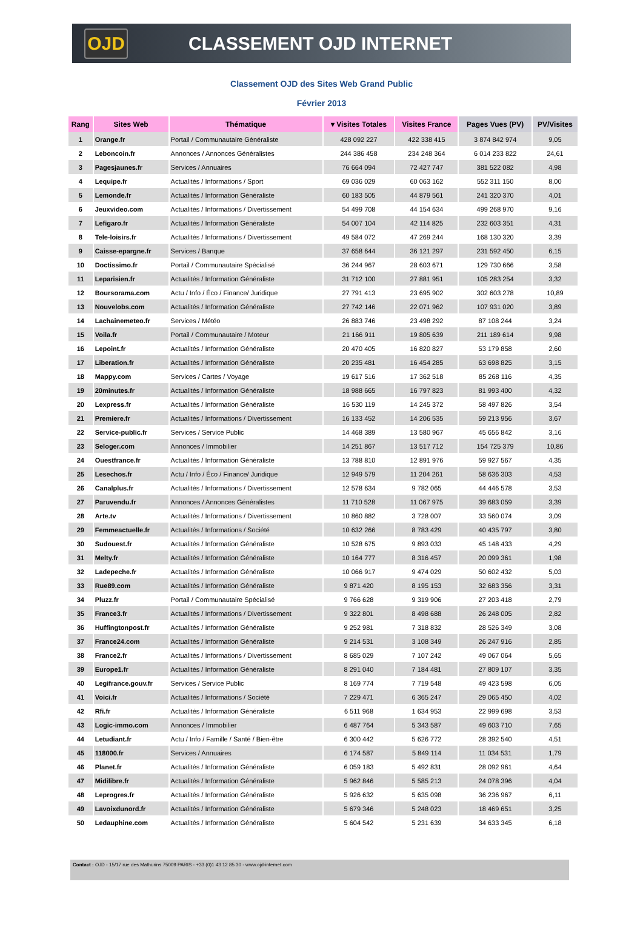OJD
CLASSEMENT OJD INTERNET
Classement OJD des Sites Web Grand Public
Février 2013
| Rang | Sites Web | Thématique | ▾ Visites Totales | Visites France | Pages Vues (PV) | PV/Visites |
| --- | --- | --- | --- | --- | --- | --- |
| 1 | Orange.fr | Portail / Communautaire Généraliste | 428 092 227 | 422 338 415 | 3 874 842 974 | 9,05 |
| 2 | Leboncoin.fr | Annonces / Annonces Généralistes | 244 386 458 | 234 248 364 | 6 014 233 822 | 24,61 |
| 3 | Pagesjaunes.fr | Services / Annuaires | 76 664 094 | 72 427 747 | 381 522 082 | 4,98 |
| 4 | Lequipe.fr | Actualités / Informations / Sport | 69 036 029 | 60 063 162 | 552 311 150 | 8,00 |
| 5 | Lemonde.fr | Actualités / Information Généraliste | 60 183 505 | 44 879 561 | 241 320 370 | 4,01 |
| 6 | Jeuxvideo.com | Actualités / Informations / Divertissement | 54 499 708 | 44 154 634 | 499 268 970 | 9,16 |
| 7 | Lefigaro.fr | Actualités / Information Généraliste | 54 007 104 | 42 114 825 | 232 603 351 | 4,31 |
| 8 | Tele-loisirs.fr | Actualités / Informations / Divertissement | 49 584 072 | 47 269 244 | 168 130 320 | 3,39 |
| 9 | Caisse-epargne.fr | Services / Banque | 37 658 644 | 36 121 297 | 231 592 450 | 6,15 |
| 10 | Doctissimo.fr | Portail / Communautaire Spécialisé | 36 244 967 | 28 603 671 | 129 730 666 | 3,58 |
| 11 | Leparisien.fr | Actualités / Information Généraliste | 31 712 100 | 27 881 951 | 105 283 254 | 3,32 |
| 12 | Boursorama.com | Actu / Info / Éco / Finance/ Juridique | 27 791 413 | 23 695 902 | 302 603 278 | 10,89 |
| 13 | Nouvelobs.com | Actualités / Information Généraliste | 27 742 146 | 22 071 962 | 107 931 020 | 3,89 |
| 14 | Lachainemeteo.fr | Services / Météo | 26 883 746 | 23 498 292 | 87 108 244 | 3,24 |
| 15 | Voila.fr | Portail / Communautaire / Moteur | 21 166 911 | 19 805 639 | 211 189 614 | 9,98 |
| 16 | Lepoint.fr | Actualités / Information Généraliste | 20 470 405 | 16 820 827 | 53 179 858 | 2,60 |
| 17 | Liberation.fr | Actualités / Information Généraliste | 20 235 481 | 16 454 285 | 63 698 825 | 3,15 |
| 18 | Mappy.com | Services / Cartes / Voyage | 19 617 516 | 17 362 518 | 85 268 116 | 4,35 |
| 19 | 20minutes.fr | Actualités / Information Généraliste | 18 988 665 | 16 797 823 | 81 993 400 | 4,32 |
| 20 | Lexpress.fr | Actualités / Information Généraliste | 16 530 119 | 14 245 372 | 58 497 826 | 3,54 |
| 21 | Premiere.fr | Actualités / Informations / Divertissement | 16 133 452 | 14 206 535 | 59 213 956 | 3,67 |
| 22 | Service-public.fr | Services / Service Public | 14 468 389 | 13 580 967 | 45 656 842 | 3,16 |
| 23 | Seloger.com | Annonces / Immobilier | 14 251 867 | 13 517 712 | 154 725 379 | 10,86 |
| 24 | Ouestfrance.fr | Actualités / Information Généraliste | 13 788 810 | 12 891 976 | 59 927 567 | 4,35 |
| 25 | Lesechos.fr | Actu / Info / Éco / Finance/ Juridique | 12 949 579 | 11 204 261 | 58 636 303 | 4,53 |
| 26 | Canalplus.fr | Actualités / Informations / Divertissement | 12 578 634 | 9 782 065 | 44 446 578 | 3,53 |
| 27 | Paruvendu.fr | Annonces / Annonces Généralistes | 11 710 528 | 11 067 975 | 39 683 059 | 3,39 |
| 28 | Arte.tv | Actualités / Informations / Divertissement | 10 860 882 | 3 728 007 | 33 560 074 | 3,09 |
| 29 | Femmeactuelle.fr | Actualités / Informations / Société | 10 632 266 | 8 783 429 | 40 435 797 | 3,80 |
| 30 | Sudouest.fr | Actualités / Information Généraliste | 10 528 675 | 9 893 033 | 45 148 433 | 4,29 |
| 31 | Melty.fr | Actualités / Information Généraliste | 10 164 777 | 8 316 457 | 20 099 361 | 1,98 |
| 32 | Ladepeche.fr | Actualités / Information Généraliste | 10 066 917 | 9 474 029 | 50 602 432 | 5,03 |
| 33 | Rue89.com | Actualités / Information Généraliste | 9 871 420 | 8 195 153 | 32 683 356 | 3,31 |
| 34 | Pluzz.fr | Portail / Communautaire Spécialisé | 9 766 628 | 9 319 906 | 27 203 418 | 2,79 |
| 35 | France3.fr | Actualités / Informations / Divertissement | 9 322 801 | 8 498 688 | 26 248 005 | 2,82 |
| 36 | Huffingtonpost.fr | Actualités / Information Généraliste | 9 252 981 | 7 318 832 | 28 526 349 | 3,08 |
| 37 | France24.com | Actualités / Information Généraliste | 9 214 531 | 3 108 349 | 26 247 916 | 2,85 |
| 38 | France2.fr | Actualités / Informations / Divertissement | 8 685 029 | 7 107 242 | 49 067 064 | 5,65 |
| 39 | Europe1.fr | Actualités / Information Généraliste | 8 291 040 | 7 184 481 | 27 809 107 | 3,35 |
| 40 | Legifrance.gouv.fr | Services / Service Public | 8 169 774 | 7 719 548 | 49 423 598 | 6,05 |
| 41 | Voici.fr | Actualités / Informations / Société | 7 229 471 | 6 365 247 | 29 065 450 | 4,02 |
| 42 | Rfi.fr | Actualités / Information Généraliste | 6 511 968 | 1 634 953 | 22 999 698 | 3,53 |
| 43 | Logic-immo.com | Annonces / Immobilier | 6 487 764 | 5 343 587 | 49 603 710 | 7,65 |
| 44 | Letudiant.fr | Actu / Info / Famille / Santé / Bien-être | 6 300 442 | 5 626 772 | 28 392 540 | 4,51 |
| 45 | 118000.fr | Services / Annuaires | 6 174 587 | 5 849 114 | 11 034 531 | 1,79 |
| 46 | Planet.fr | Actualités / Information Généraliste | 6 059 183 | 5 492 831 | 28 092 961 | 4,64 |
| 47 | Midilibre.fr | Actualités / Information Généraliste | 5 962 846 | 5 585 213 | 24 078 396 | 4,04 |
| 48 | Leprogres.fr | Actualités / Information Généraliste | 5 926 632 | 5 635 098 | 36 236 967 | 6,11 |
| 49 | Lavoixdunord.fr | Actualités / Information Généraliste | 5 679 346 | 5 248 023 | 18 469 651 | 3,25 |
| 50 | Ledauphine.com | Actualités / Information Généraliste | 5 604 542 | 5 231 639 | 34 633 345 | 6,18 |
Contact : OJD - 15/17 rue des Mathurins 75009 PARIS - +33 (0)1 43 12 85 30 - www.ojd-internet.com